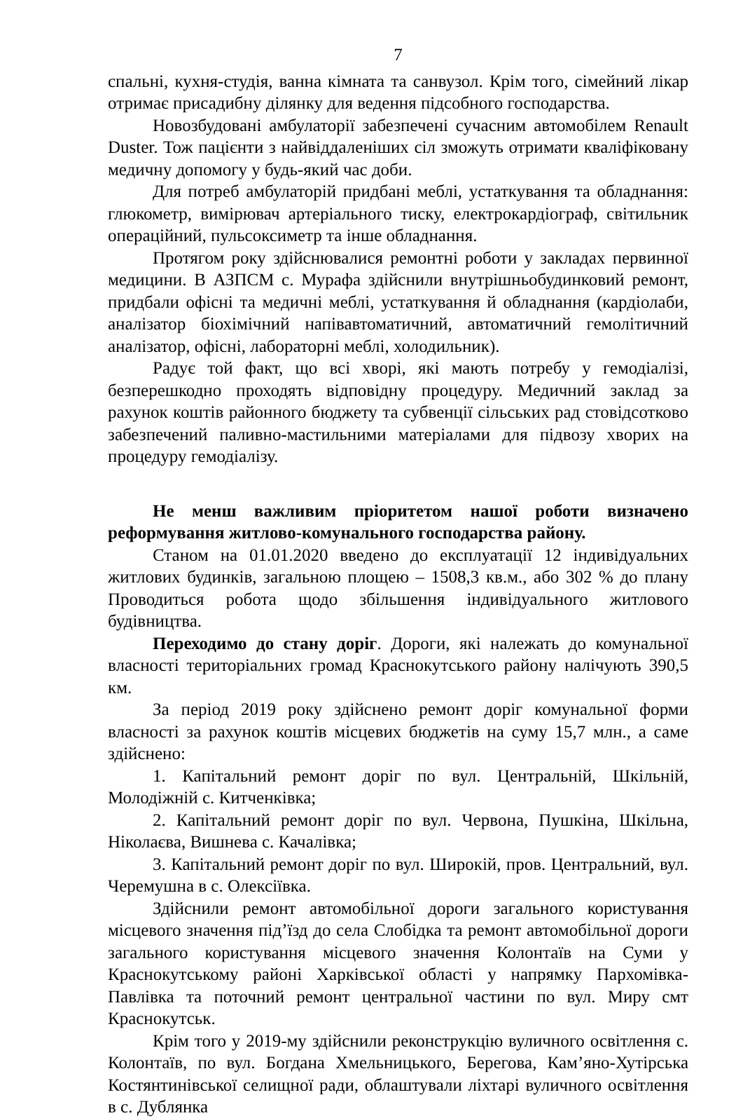7
спальні, кухня-студія, ванна кімната та санвузол. Крім того, сімейний лікар отримає присадибну ділянку для ведення підсобного господарства.
Новозбудовані амбулаторії забезпечені сучасним автомобілем Renault Duster. Тож пацієнти з найвіддаленіших сіл зможуть отримати кваліфіковану медичну допомогу у будь-який час доби.
Для потреб амбулаторій придбані меблі, устаткування та обладнання: глюкометр, вимірювач артеріального тиску, електрокардіограф, світильник операційний, пульсоксиметр та інше обладнання.
Протягом року здійснювалися ремонтні роботи у закладах первинної медицини. В АЗПСМ с. Мурафа здійснили внутрішньобудинковий ремонт, придбали офісні та медичні меблі, устаткування й обладнання (кардіолаби, аналізатор біохімічний напівавтоматичний, автоматичний гемолітичний аналізатор, офісні, лабораторні меблі, холодильник).
Радує той факт, що всі хворі, які мають потребу у гемодіалізі, безперешкодно проходять відповідну процедуру. Медичний заклад за рахунок коштів районного бюджету та субвенції сільських рад стовідсотково забезпечений паливно-мастильними матеріалами для підвозу хворих на процедуру гемодіалізу.
Не менш важливим пріоритетом нашої роботи визначено реформування житлово-комунального господарства району.
Станом на 01.01.2020 введено до експлуатації 12 індивідуальних житлових будинків, загальною площею – 1508,3 кв.м., або 302 % до плану Проводиться робота щодо збільшення індивідуального житлового будівництва.
Переходимо до стану доріг. Дороги, які належать до комунальної власності територіальних громад Краснокутського району налічують 390,5 км.
За період 2019 року здійснено ремонт доріг комунальної форми власності за рахунок коштів місцевих бюджетів на суму 15,7 млн., а саме здійснено:
1. Капітальний ремонт доріг по вул. Центральній, Шкільній, Молодіжній с. Китченківка;
2. Капітальний ремонт доріг по вул. Червона, Пушкіна, Шкільна, Ніколаєва, Вишнева с. Качалівка;
3. Капітальний ремонт доріг по вул. Широкій, пров. Центральний, вул. Черемушна в с. Олексіївка.
Здійснили ремонт автомобільної дороги загального користування місцевого значення під’їзд до села Слобідка та ремонт автомобільної дороги загального користування місцевого значення Колонтаїв на Суми у Краснокутському районі Харківської області у напрямку Пархомівка-Павлівка та поточний ремонт центральної частини по вул. Миру смт Краснокутськ.
Крім того у 2019-му здійснили реконструкцію вуличного освітлення с. Колонтаїв, по вул. Богдана Хмельницького, Берегова, Кам’яно-Хутірська Костянтинівської селищної ради, облаштували ліхтарі вуличного освітлення в с. Дублянка